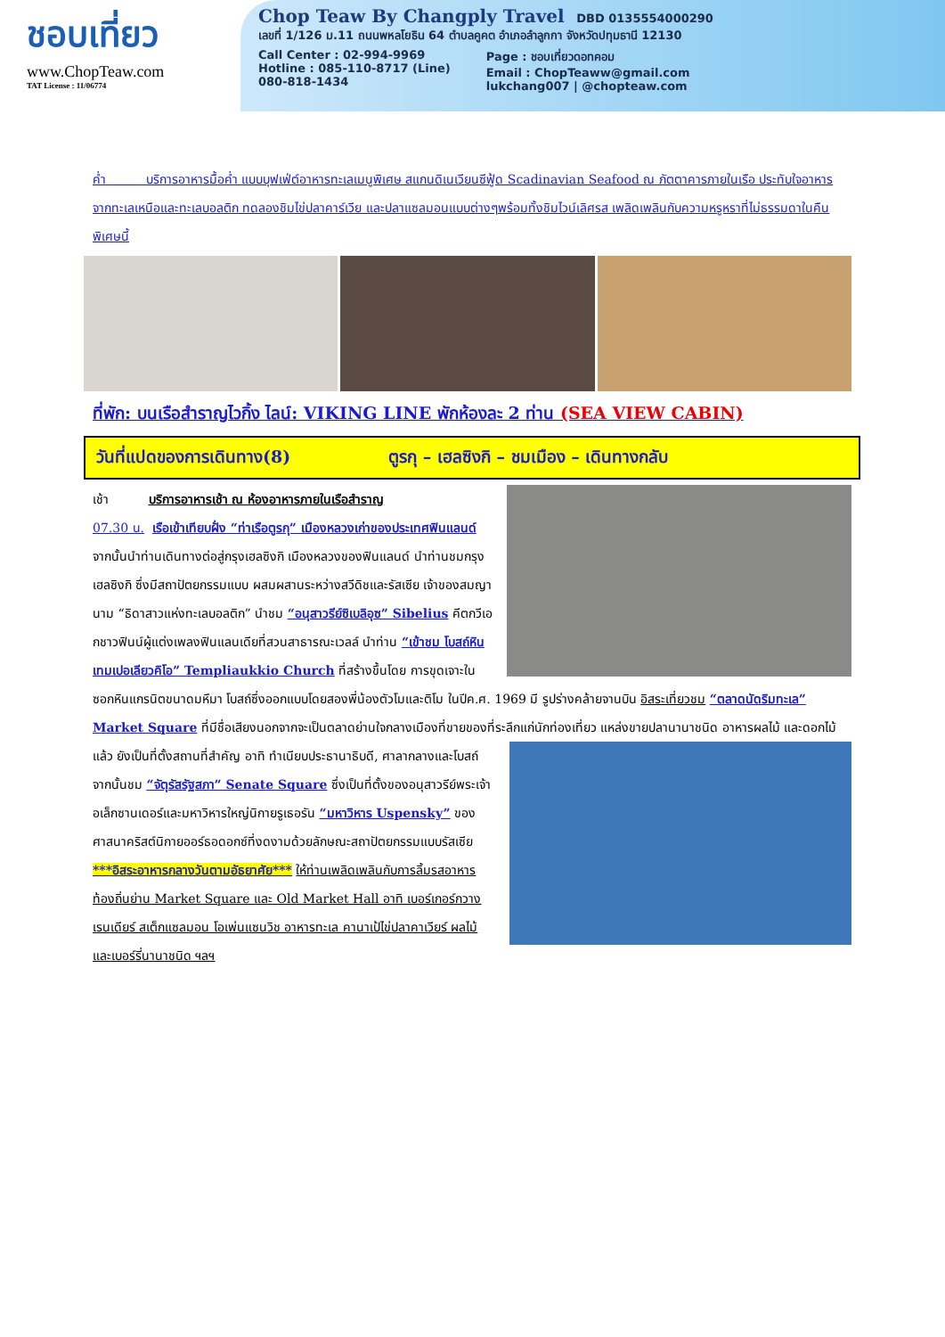ชอบเที่ยว
www.ChopTeaw.com
TAT License : 11/06774
Chop Teaw By Changply Travel DBD 0135554000290
เลขที่ 1/126 ม.11 ถนนพหลโยธิน 64 ตำบลคูคต อำเภอลำลูกกา จังหวัดปทุมธานี 12130
Call Center : 02-994-9969
Hotline : 085-110-8717 (Line)
080-818-1434
Page : ชอบเที่ยวดอทคอม
Email : ChopTeaww@gmail.com
lukchang007 | @chopteaw.com
ค่ำ บริการอาหารมื้อค่ำ แบบบุฟเฟ่ต์อาหารทะเลเมนูพิเศษ สแกนดิเนเวียนซีฟู้ด Scadinavian Seafood ณ ภัตตาคารภายในเรือ ประทับใจอาหารจากทะเลเหนือและทะเลบอลติก ทดลองชิมไข่ปลาคาร์เวีย และปลาแซลมอนแบบต่างๆพร้อมทั้งชิมไวน์เลิศรส เพลิดเพลินกับความหรูหราที่ไม่ธรรมดาในคืนพิเศษนี้
ที่พัก: บนเรือสำราญไวกิ้ง ไลน์: VIKING LINE พักห้องละ 2 ท่าน (SEA VIEW CABIN)
วันที่แปดของการเดินทาง(8) ตูรกุ – เฮลซิงกิ – ชมเมือง – เดินทางกลับ
เช้า บริการอาหารเช้า ณ ห้องอาหารภายในเรือสำราญ
07.30 น. เรือเข้าเทียบฝั่ง “ท่าเรือตูรกุ” เมืองหลวงเก่าของประเทศฟินแลนด์ จากนั้นนำท่านเดินทางต่อสู่กรุงเฮลซิงกิ เมืองหลวงของฟินแลนด์ นำท่านชมกรุงเฮลซิงกิ ซึ่งมีสถาปัตยกรรมแบบ ผสมผสานระหว่างสวีดิชและรัสเซีย เจ้าของสมญานาม “ธิดาสาวแห่งทะเลบอลติก” นำชม “อนุสาวรีย์ซิเบลิอุซ” Sibelius คีตกวีเอกชาวฟินน์ผู้แต่งเพลงฟินแลนเดียที่สวนสาธารณะเวลล์ นำท่าน “เข้าชม โบสถ์หินเทมเปอเลียวคิโอ” Templiaukkio Church ที่สร้างขึ้นโดย การขุดเจาะในซอกหินแกรนิตขนาดมหึมา โบสถ์ซึ่งออกแบบโดยสองพี่น้องตัวโมและติโม ในปีค.ศ. 1969 มี รูปร่างคล้ายจานบิน อิสระเที่ยวชม “ตลาดนัดริมทะเล” Market Square ที่มีชื่อเสียงนอกจากจะเป็นตลาดย่านใจกลางเมืองที่ขายของที่ระลึกแก่นักท่องเที่ยว แหล่งขายปลานานาชนิด อาหารผลไม้ และดอกไม้แล้ว ยังเป็นที่ตั้งสถานที่สำคัญ อาทิ ทำเนียบประธานาธิบดี, ศาลากลางและโบสถ์ จากนั้นชม “จัตุรัสรัฐสภา” Senate Square ซึ่งเป็นที่ตั้งของอนุสาวรีย์พระเจ้าอเล็กซานเดอร์และมหาวิหารใหญ่นิกายรูเธอรัน “มหาวิหาร Uspensky” ของศาสนาคริสต์นิกายออร์ธอดอกซ์ที่งดงามด้วยลักษณะสถาปัตยกรรมแบบรัสเซีย ***อิสระอาหารกลางวันตามอัธยาศัย*** ให้ท่านเพลิดเพลินกับการลิ้มรสอาหารท้องถิ่นย่าน Market Square และ Old Market Hall อาทิ เบอร์เกอร์กวางเรนเดียร์ สเต็กแซลมอน โอเพ่นแซนวิช อาหารทะเล คานาเป้ไข่ปลาคาเวียร์ ผลไม้และเบอร์รี่นานาชนิด ฯลฯ